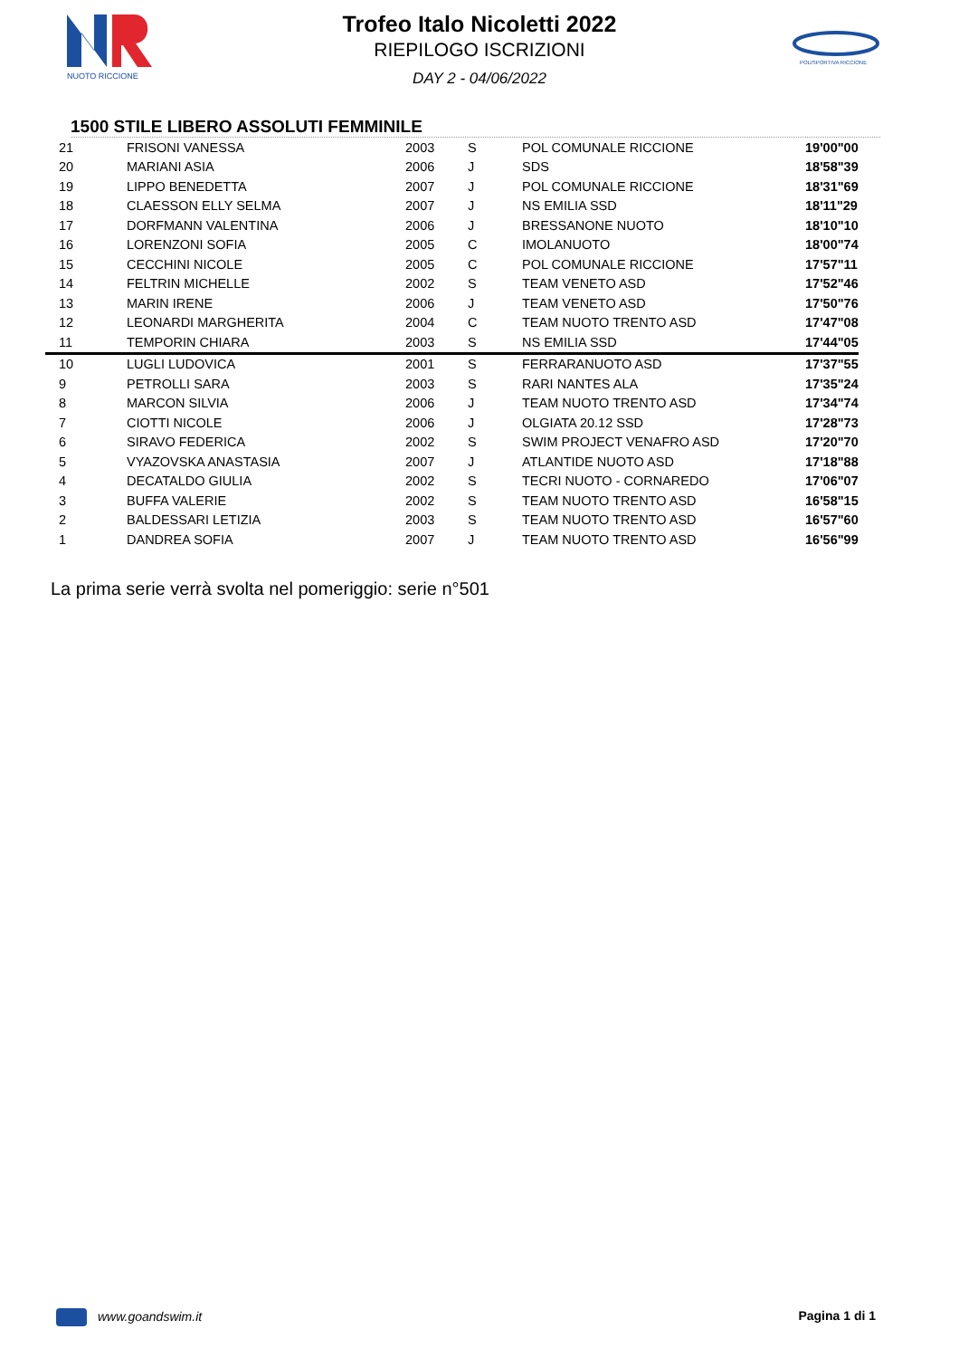NUOTO RICCIONE
POLISPORTIVA RICCIONE
Trofeo Italo Nicoletti 2022
RIEPILOGO ISCRIZIONI
DAY 2 - 04/06/2022
1500 STILE LIBERO ASSOLUTI FEMMINILE
| 21 | FRISONI VANESSA | 2003 | S | POL COMUNALE RICCIONE | 19'00"00 |
| 20 | MARIANI ASIA | 2006 | J | SDS | 18'58"39 |
| 19 | LIPPO BENEDETTA | 2007 | J | POL COMUNALE RICCIONE | 18'31"69 |
| 18 | CLAESSON ELLY SELMA | 2007 | J | NS EMILIA SSD | 18'11"29 |
| 17 | DORFMANN VALENTINA | 2006 | J | BRESSANONE NUOTO | 18'10"10 |
| 16 | LORENZONI SOFIA | 2005 | C | IMOLANUOTO | 18'00"74 |
| 15 | CECCHINI NICOLE | 2005 | C | POL COMUNALE RICCIONE | 17'57"11 |
| 14 | FELTRIN MICHELLE | 2002 | S | TEAM VENETO ASD | 17'52"46 |
| 13 | MARIN IRENE | 2006 | J | TEAM VENETO ASD | 17'50"76 |
| 12 | LEONARDI MARGHERITA | 2004 | C | TEAM NUOTO TRENTO ASD | 17'47"08 |
| 11 | TEMPORIN CHIARA | 2003 | S | NS EMILIA SSD | 17'44"05 |
| 10 | LUGLI LUDOVICA | 2001 | S | FERRARANUOTO ASD | 17'37"55 |
| 9 | PETROLLI SARA | 2003 | S | RARI NANTES ALA | 17'35"24 |
| 8 | MARCON SILVIA | 2006 | J | TEAM NUOTO TRENTO ASD | 17'34"74 |
| 7 | CIOTTI NICOLE | 2006 | J | OLGIATA 20.12 SSD | 17'28"73 |
| 6 | SIRAVO FEDERICA | 2002 | S | SWIM PROJECT VENAFRO ASD | 17'20"70 |
| 5 | VYAZOVSKA ANASTASIA | 2007 | J | ATLANTIDE NUOTO ASD | 17'18"88 |
| 4 | DECATALDO GIULIA | 2002 | S | TECRI NUOTO - CORNAREDO | 17'06"07 |
| 3 | BUFFA VALERIE | 2002 | S | TEAM NUOTO TRENTO ASD | 16'58"15 |
| 2 | BALDESSARI LETIZIA | 2003 | S | TEAM NUOTO TRENTO ASD | 16'57"60 |
| 1 | DANDREA SOFIA | 2007 | J | TEAM NUOTO TRENTO ASD | 16'56"99 |
La prima serie verrà svolta nel pomeriggio: serie n°501
www.goandswim.it Pagina 1 di 1